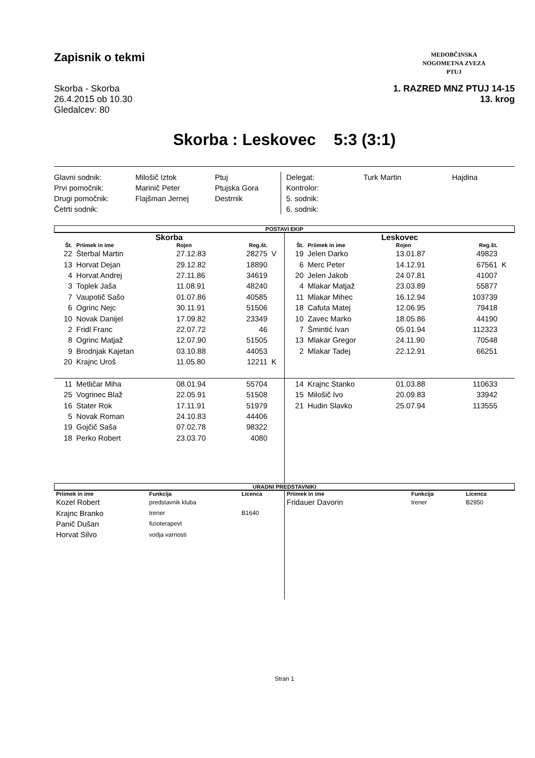Zapisnik o tekmi
Skorba - Skorba
26.4.2015 ob 10.30
Gledalcev: 80
MEDOBČINSKA
NOGOMETNA ZVEZA
PTUJ
1. RAZRED MNZ PTUJ 14-15
13. krog
Skorba : Leskovec 5:3 (3:1)
| Glavni sodnik: | Milošič Iztok | Ptuj |
| Prvi pomočnik: | Marinič Peter | Ptujska Gora |
| Drugi pomočnik: | Flajšman Jernej | Destrnik |
| Četrti sodnik: | | |
| Delegat: | Turk Martin | Hajdina |
| Kontrolor: | | |
| 5. sodnik: | | |
| 6. sodnik: | | |
POSTAVI EKIP
| Skorba | | | | |
| --- | --- | --- | --- | --- |
| Št. | Priimek in ime | Rojen | Reg.št. | |
| 22 | Šterbal Martin | 27.12.83 | 28275 | V |
| 13 | Horvat Dejan | 29.12.82 | 18890 | |
| 4 | Horvat Andrej | 27.11.86 | 34619 | |
| 3 | Toplek Jaša | 11.08.91 | 48240 | |
| 7 | Vaupotič Sašo | 01.07.86 | 40585 | |
| 6 | Ogrinc Nejc | 30.11.91 | 51506 | |
| 10 | Novak Danijel | 17.09.82 | 23349 | |
| 2 | Fridl Franc | 22.07.72 | 46 | |
| 8 | Ogrinc Matjaž | 12.07.90 | 51505 | |
| 9 | Brodnjak Kajetan | 03.10.88 | 44053 | |
| 20 | Krajnc Uroš | 11.05.80 | 12211 | K |
| 11 | Metličar Miha | 08.01.94 | 55704 | |
| 25 | Vogrinec Blaž | 22.05.91 | 51508 | |
| 16 | Stater Rok | 17.11.91 | 51979 | |
| 5 | Novak Roman | 24.10.83 | 44406 | |
| 19 | Gojčič Saša | 07.02.78 | 98322 | |
| 18 | Perko Robert | 23.03.70 | 4080 | |
| Leskovec | | | | |
| --- | --- | --- | --- | --- |
| Št. | Priimek in ime | Rojen | Reg.št. | |
| 19 | Jelen Darko | 13.01.87 | 49823 | |
| 6 | Merc Peter | 14.12.91 | 67561 | K |
| 20 | Jelen Jakob | 24.07.81 | 41007 | |
| 4 | Mlakar Matjaž | 23.03.89 | 55877 | |
| 11 | Mlakar Mihec | 16.12.94 | 103739 | |
| 18 | Cafuta Matej | 12.06.95 | 79418 | |
| 10 | Zavec Marko | 18.05.86 | 44190 | |
| 7 | Šmintić Ivan | 05.01.94 | 112323 | |
| 13 | Mlakar Gregor | 24.11.90 | 70548 | |
| 2 | Mlakar Tadej | 22.12.91 | 66251 | |
| 14 | Krajnc Stanko | 01.03.88 | 110633 | |
| 15 | Milošič Ivo | 20.09.83 | 33942 | |
| 21 | Hudin Slavko | 25.07.94 | 113555 | |
URADNI PREDSTAVNIKI
| Priimek in ime | Funkcija | Licenca |
| --- | --- | --- |
| Kozel Robert | predstavnik kluba | |
| Krajnc Branko | trener | B1640 |
| Panič Dušan | fizioterapevt | |
| Horvat Silvo | vodja varnosti | |
| Priimek in ime | Funkcija | Licenca |
| --- | --- | --- |
| Fridauer Davorin | trener | B2950 |
Stran 1